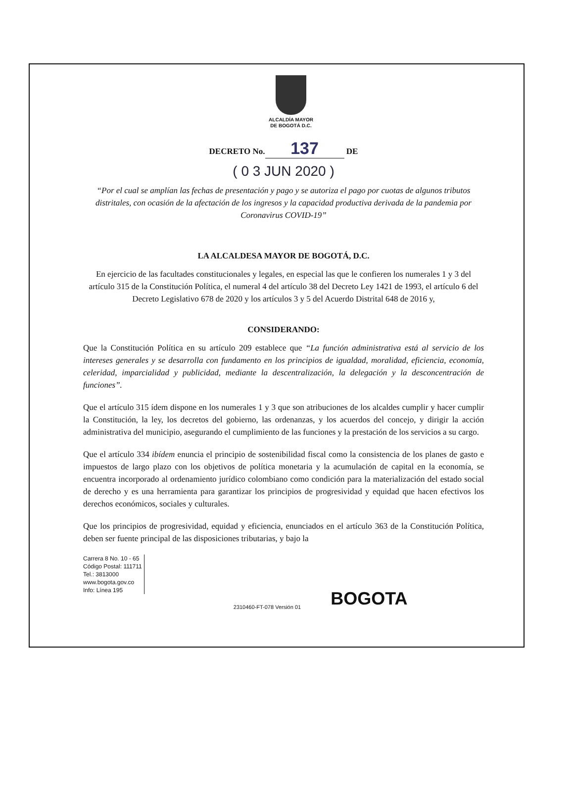ALCALDÍA MAYOR
DE BOGOTÁ D.C.
DECRETO No. 137 DE
( 0 3 JUN 2020 )
“Por el cual se amplían las fechas de presentación y pago y se autoriza el pago por cuotas de algunos tributos distritales, con ocasión de la afectación de los ingresos y la capacidad productiva derivada de la pandemia por Coronavirus COVID-19”
LA ALCALDESA MAYOR DE BOGOTÁ, D.C.
En ejercicio de las facultades constitucionales y legales, en especial las que le confieren los numerales 1 y 3 del artículo 315 de la Constitución Política, el numeral 4 del artículo 38 del Decreto Ley 1421 de 1993, el artículo 6 del Decreto Legislativo 678 de 2020 y los artículos 3 y 5 del Acuerdo Distrital 648 de 2016 y,
CONSIDERANDO:
Que la Constitución Política en su artículo 209 establece que “La función administrativa está al servicio de los intereses generales y se desarrolla con fundamento en los principios de igualdad, moralidad, eficiencia, economía, celeridad, imparcialidad y publicidad, mediante la descentralización, la delegación y la desconcentración de funciones”.
Que el artículo 315 ídem dispone en los numerales 1 y 3 que son atribuciones de los alcaldes cumplir y hacer cumplir la Constitución, la ley, los decretos del gobierno, las ordenanzas, y los acuerdos del concejo, y dirigir la acción administrativa del municipio, asegurando el cumplimiento de las funciones y la prestación de los servicios a su cargo.
Que el artículo 334 ibídem enuncia el principio de sostenibilidad fiscal como la consistencia de los planes de gasto e impuestos de largo plazo con los objetivos de política monetaria y la acumulación de capital en la economía, se encuentra incorporado al ordenamiento jurídico colombiano como condición para la materialización del estado social de derecho y es una herramienta para garantizar los principios de progresividad y equidad que hacen efectivos los derechos económicos, sociales y culturales.
Que los principios de progresividad, equidad y eficiencia, enunciados en el artículo 363 de la Constitución Política, deben ser fuente principal de las disposiciones tributarias, y bajo la
Carrera 8 No. 10 - 65
Código Postal: 111711
Tel.: 3813000
www.bogota.gov.co
Info: Línea 195
2310460-FT-078 Versión 01
BOGOTA